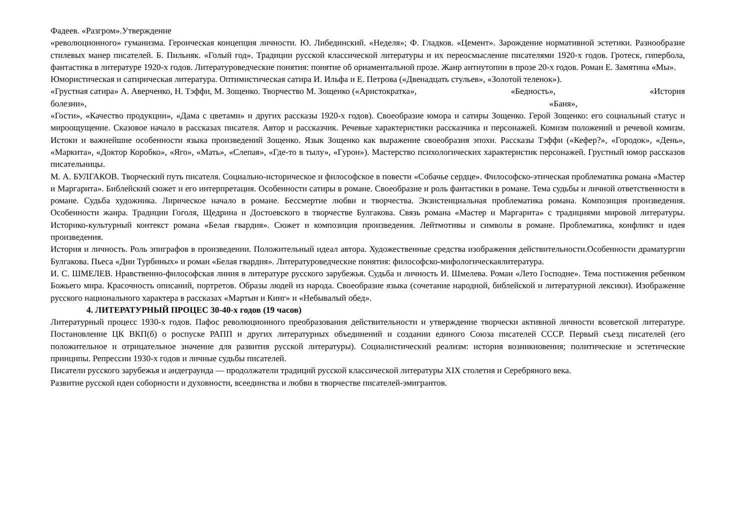Фадеев. «Разгром».Утверждение
«революционного» гуманизма. Героическая концепция личности. Ю. Либединский. «Неделя»; Ф. Гладков. «Цемент». Зарождение нормативной эстетики. Разнообразие стилевых манер писателей. Б. Пильняк. «Голый год». Традиции русской классической литературы и их переосмысление писателями 1920-х годов. Гротеск, гипербола, фантастика в литературе 1920-х годов. Литературоведческие понятия: понятие об орнаментальной прозе. Жанр антиутопии в прозе 20-х годов. Роман Е. Замятина «Мы».
Юмористическая и сатирическая литература. Оптимистическая сатира И. Ильфа и Е. Петрова («Двенадцать стульев», «Золотой теленок»).
«Грустная сатира» А. Аверченко, Н. Тэффи, М. Зощенко. Творчество М. Зощенко («Аристократка», «Бедность», «История
болезни», «Баня»,
«Гости», «Качество продукции», «Дама с цветами» и других рассказы 1920-х годов). Своеобразие юмора и сатиры Зощенко. Герой Зощенко: его социальный статус и мироощущение. Сказовое начало в рассказах писателя. Автор и рассказчик. Речевые характеристики рассказчика и персонажей. Комизм положений и речевой комизм. Истоки и важнейшие особенности языка произведений Зощенко. Язык Зощенко как выражение своеобразия эпохи. Рассказы Тэффи («Кефер?», «Городок», «День», «Маркита», «Доктор Коробко», «Яго», «Мать», «Слепая», «Где-то в тылу», «Гурон»). Мастерство психологических характеристик персонажей. Грустный юмор рассказов писательницы.
М. А. БУЛГАКОВ. Творческий путь писателя. Социально-историческое и философское в повести «Собачье сердце». Философско-этическая проблематика романа «Мастер и Маргарита». Библейский сюжет и его интерпретация. Особенности сатиры в романе. Своеобразие и роль фантастики в романе. Тема судьбы и личной ответственности в романе. Судьба художника. Лирическое начало в романе. Бессмертие любви и творчества. Экзистенциальная проблематика романа. Композиция произведения. Особенности жанра. Традиции Гоголя, Щедрина и Достоевского в творчестве Булгакова. Связь романа «Мастер и Маргарита» с традициями мировой литературы. Историко-культурный контекст романа «Белая гвардия». Сюжет и композиция произведения. Лейтмотивы и символы в романе. Проблематика, конфликт и идея произведения.
История и личность. Роль эпиграфов в произведении. Положительный идеал автора. Художественные средства изображения действительности.Особенности драматургии Булгакова. Пьеса «Дни Турбиных» и роман «Белая гвардия». Литературоведческие понятия: философско-мифологическаялитература.
И. С. ШМЕЛЕВ. Нравственно-философская линия в литературе русского зарубежья. Судьба и личность И. Шмелева. Роман «Лето Господне». Тема постижения ребенком Божьего мира. Красочность описаний, портретов. Образы людей из народа. Своеобразие языка (сочетание народной, библейской и литературной лексики). Изображение русского национального характера в рассказах «Мартын и Кинг» и «Небывалый обед».
4. ЛИТЕРАТУРНЫЙ ПРОЦЕС 30-40-х годов (19 часов)
Литературный процесс 1930-х годов. Пафос революционного преобразования действительности и утверждение творчески активной личности всоветской литературе. Постановление ЦК ВКП(б) о роспуске РАПП и других литературных объединений и создании единого Союза писателей СССР. Первый съезд писателей (его положительное и отрицательное значение для развития русской литературы). Социалистический реализм: история возникновения; политические и эстетические принципы. Репрессии 1930-х годов и личные судьбы писателей.
Писатели русского зарубежья и андеграунда — продолжатели традиций русской классической литературы XIX столетия и Серебряного века.
Развитие русской идеи соборности и духовности, всеединства и любви в творчестве писателей-эмигрантов.